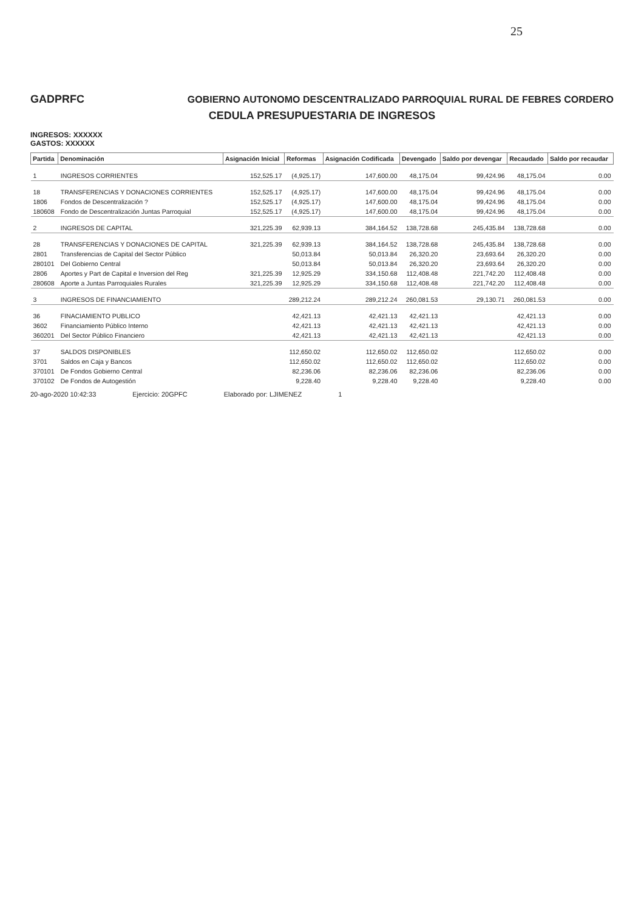25
GADPRFC GOBIERNO AUTONOMO DESCENTRALIZADO PARROQUIAL RURAL DE FEBRES CORDERO
CEDULA PRESUPUESTARIA DE INGRESOS
INGRESOS: XXXXXX
GASTOS: XXXXXX
| Partida | Denominación | Asignación Inicial | Reformas | Asignación Codificada | Devengado | Saldo por devengar | Recaudado | Saldo por recaudar |
| --- | --- | --- | --- | --- | --- | --- | --- | --- |
| 1 | INGRESOS CORRIENTES | 152,525.17 | (4,925.17) | 147,600.00 | 48,175.04 | 99,424.96 | 48,175.04 | 0.00 |
| 18 | TRANSFERENCIAS Y DONACIONES CORRIENTES | 152,525.17 | (4,925.17) | 147,600.00 | 48,175.04 | 99,424.96 | 48,175.04 | 0.00 |
| 1806 | Fondos de Descentralización ? | 152,525.17 | (4,925.17) | 147,600.00 | 48,175.04 | 99,424.96 | 48,175.04 | 0.00 |
| 180608 | Fondo de Descentralización Juntas Parroquial | 152,525.17 | (4,925.17) | 147,600.00 | 48,175.04 | 99,424.96 | 48,175.04 | 0.00 |
| 2 | INGRESOS DE CAPITAL | 321,225.39 | 62,939.13 | 384,164.52 | 138,728.68 | 245,435.84 | 138,728.68 | 0.00 |
| 28 | TRANSFERENCIAS Y DONACIONES DE CAPITAL | 321,225.39 | 62,939.13 | 384,164.52 | 138,728.68 | 245,435.84 | 138,728.68 | 0.00 |
| 2801 | Transferencias de Capital del Sector Público | | 50,013.84 | 50,013.84 | 26,320.20 | 23,693.64 | 26,320.20 | 0.00 |
| 280101 | Del Gobierno Central | | 50,013.84 | 50,013.84 | 26,320.20 | 23,693.64 | 26,320.20 | 0.00 |
| 2806 | Aportes y Part de Capital e Inversion del Reg | 321,225.39 | 12,925.29 | 334,150.68 | 112,408.48 | 221,742.20 | 112,408.48 | 0.00 |
| 280608 | Aporte a Juntas Parroquiales Rurales | 321,225.39 | 12,925.29 | 334,150.68 | 112,408.48 | 221,742.20 | 112,408.48 | 0.00 |
| 3 | INGRESOS DE FINANCIAMIENTO | | 289,212.24 | 289,212.24 | 260,081.53 | 29,130.71 | 260,081.53 | 0.00 |
| 36 | FINACIAMIENTO PUBLICO | | 42,421.13 | 42,421.13 | 42,421.13 | | 42,421.13 | 0.00 |
| 3602 | Financiamiento Público Interno | | 42,421.13 | 42,421.13 | 42,421.13 | | 42,421.13 | 0.00 |
| 360201 | Del Sector Público Financiero | | 42,421.13 | 42,421.13 | 42,421.13 | | 42,421.13 | 0.00 |
| 37 | SALDOS DISPONIBLES | | 112,650.02 | 112,650.02 | 112,650.02 | | 112,650.02 | 0.00 |
| 3701 | Saldos en Caja y Bancos | | 112,650.02 | 112,650.02 | 112,650.02 | | 112,650.02 | 0.00 |
| 370101 | De Fondos Gobierno Central | | 82,236.06 | 82,236.06 | 82,236.06 | | 82,236.06 | 0.00 |
| 370102 | De Fondos de Autogestión | | 9,228.40 | 9,228.40 | 9,228.40 | | 9,228.40 | 0.00 |
20-ago-2020 10:42:33 Ejercicio: 20GPFC Elaborado por: LJIMENEZ 1